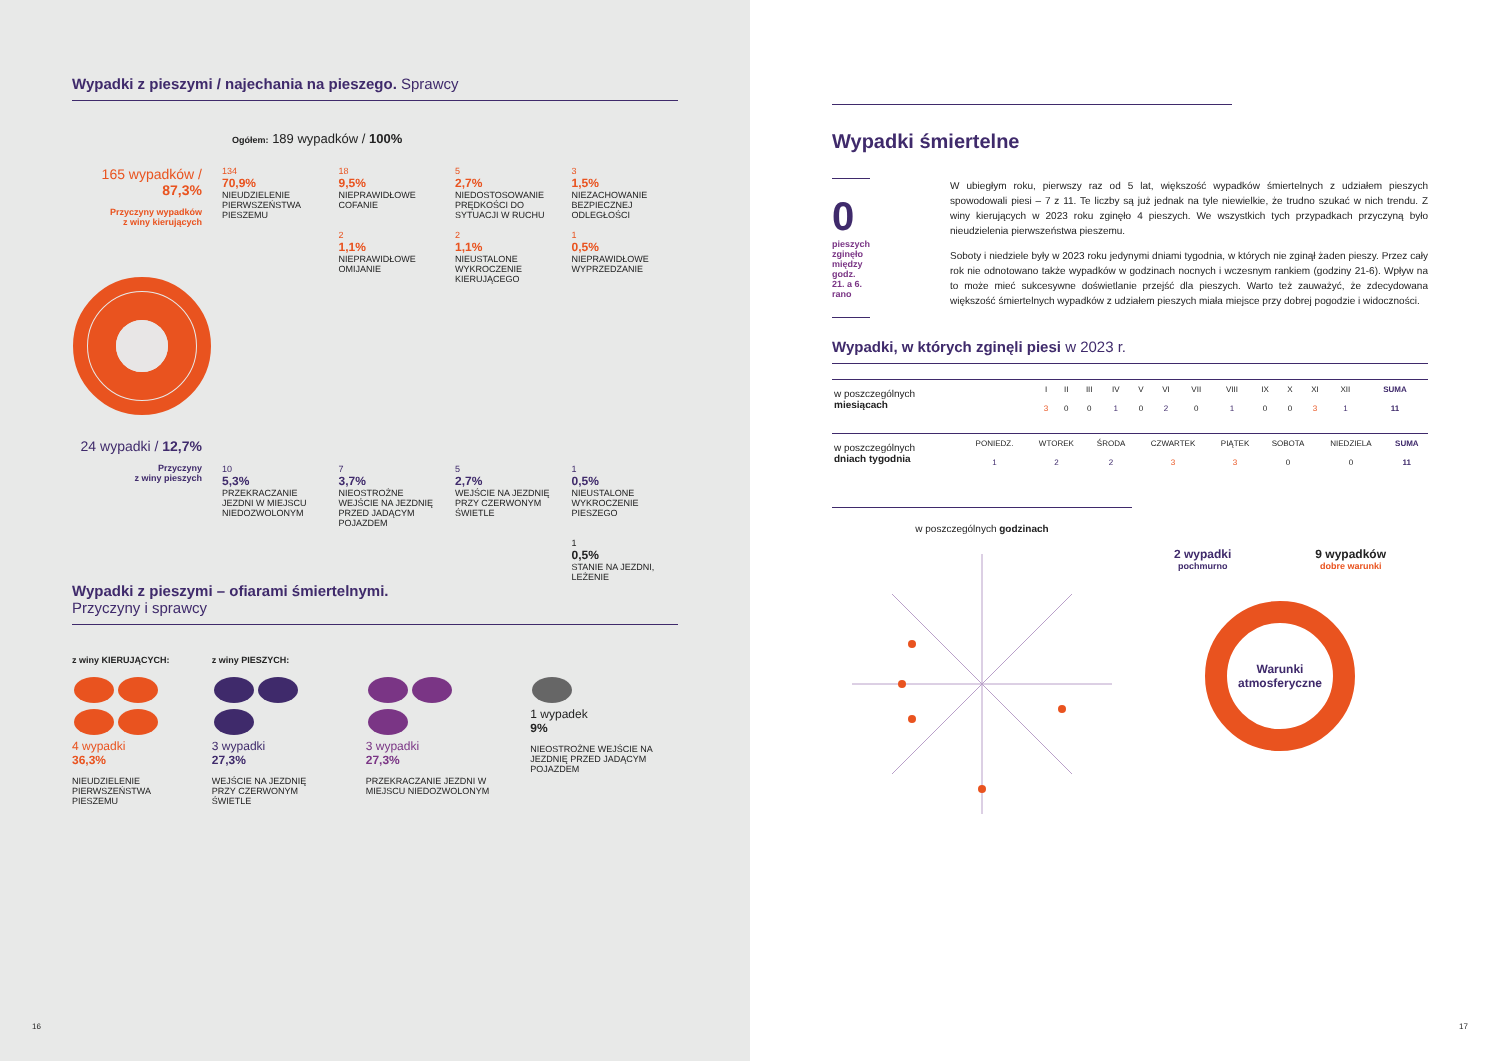Wypadki z pieszymi / najechania na pieszego. Sprawcy
Ogółem: 189 wypadków / 100%
165 wypadków / 87,3%
Przyczyny wypadków
z winy kierujących
24 wypadki / 12,7%
Przyczyny
z winy pieszych
134
70,9%
NIEUDZIELENIE PIERWSZEŃSTWA PIESZEMU
18
9,5%
NIEPRAWIDŁOWE COFANIE
5
2,7%
NIEDOSTOSOWANIE PRĘDKOŚCI DO SYTUACJI W RUCHU
3
1,5%
NIEZACHOWANIE BEZPIECZNEJ ODLEGŁOŚCI
2
1,1%
NIEPRAWIDŁOWE OMIJANIE
2
1,1%
NIEUSTALONE WYKROCZENIE KIERUJĄCEGO
1
0,5%
NIEPRAWIDŁOWE WYPRZEDZANIE
10
5,3%
PRZEKRACZANIE JEZDNI W MIEJSCU NIEDOZWOLONYM
7
3,7%
NIEOSTROŻNE WEJŚCIE NA JEZDNIĘ PRZED JADĄCYM POJAZDEM
5
2,7%
WEJŚCIE NA JEZDNIĘ PRZY CZERWONYM ŚWIETLE
1
0,5%
NIEUSTALONE WYKROCZENIE PIESZEGO
1
0,5%
STANIE NA JEZDNI, LEŻENIE
Wypadki z pieszymi – ofiarami śmiertelnymi.
Przyczyny i sprawcy
z winy KIERUJĄCYCH:
4 wypadki
36,3%
NIEUDZIELENIE PIERWSZEŃSTWA PIESZEMU
z winy PIESZYCH:
3 wypadki
27,3%
WEJŚCIE NA JEZDNIĘ PRZY CZERWONYM ŚWIETLE
3 wypadki
27,3%
PRZEKRACZANIE JEZDNI W MIEJSCU NIEDOZWOLONYM
1 wypadek
9%
NIEOSTROŻNE WEJŚCIE NA JEZDNIĘ PRZED JADĄCYM POJAZDEM
16
Wypadki śmiertelne
0
pieszych zginęło między godz. 21. a 6. rano
W ubiegłym roku, pierwszy raz od 5 lat, większość wypadków śmiertelnych z udziałem pieszych spowodowali piesi – 7 z 11. Te liczby są już jednak na tyle niewielkie, że trudno szukać w nich trendu. Z winy kierujących w 2023 roku zginęło 4 pieszych. We wszystkich tych przypadkach przyczyną było nieudzielenia pierwszeństwa pieszemu.
Soboty i niedziele były w 2023 roku jedynymi dniami tygodnia, w których nie zginął żaden pieszy. Przez cały rok nie odnotowano także wypadków w godzinach nocnych i wczesnym rankiem (godziny 21-6). Wpływ na to może mieć sukcesywne doświetlanie przejść dla pieszych. Warto też zauważyć, że zdecydowana większość śmiertelnych wypadków z udziałem pieszych miała miejsce przy dobrej pogodzie i widoczności.
Wypadki, w których zginęli piesi w 2023 r.
| w poszczególnych miesiącach | I | II | III | IV | V | VI | VII | VIII | IX | X | XI | XII | SUMA |
| | 3 | 0 | 0 | 1 | 0 | 2 | 0 | 1 | 0 | 0 | 3 | 1 | 11 |
| w poszczególnych dniach tygodnia | PONIEDZ. | WTOREK | ŚRODA | CZWARTEK | PIĄTEK | SOBOTA | NIEDZIELA | SUMA |
| | 1 | 2 | 2 | 3 | 3 | 0 | 0 | 11 |
w poszczególnych godzinach
2 wypadki
pochmurno
9 wypadków
dobre warunki
Warunki atmosferyczne
17